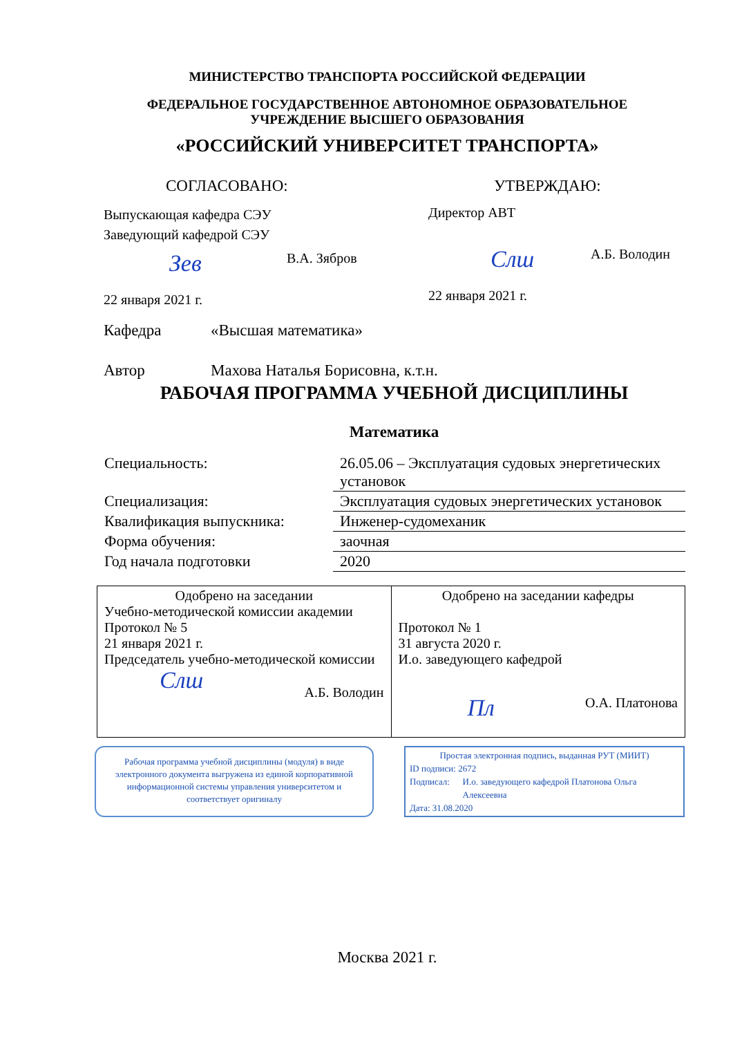МИНИСТЕРСТВО ТРАНСПОРТА РОССИЙСКОЙ ФЕДЕРАЦИИ
ФЕДЕРАЛЬНОЕ ГОСУДАРСТВЕННОЕ АВТОНОМНОЕ ОБРАЗОВАТЕЛЬНОЕ
УЧРЕЖДЕНИЕ ВЫСШЕГО ОБРАЗОВАНИЯ
«РОССИЙСКИЙ УНИВЕРСИТЕТ ТРАНСПОРТА»
СОГЛАСОВАНО:
Выпускающая кафедра СЭУ
Заведующий кафедрой СЭУ
Зев В.А. Зябров
22 января 2021 г.
УТВЕРЖДАЮ:
Директор АВТ
Слш А.Б. Володин
22 января 2021 г.
Кафедра «Высшая математика»
Автор Махова Наталья Борисовна, к.т.н.
РАБОЧАЯ ПРОГРАММА УЧЕБНОЙ ДИСЦИПЛИНЫ
Математика
| Специальность: | 26.05.06 – Эксплуатация судовых энергетических установок |
| Специализация: | Эксплуатация судовых энергетических установок |
| Квалификация выпускника: | Инженер-судомеханик |
| Форма обучения: | заочная |
| Год начала подготовки | 2020 |
| Одобрено на заседании Учебно-методической комиссии академии Протокол № 5 21 января 2021 г. Председатель учебно-методической комиссии Слш А.Б. Володин | Одобрено на заседании кафедры Протокол № 1 31 августа 2020 г. И.о. заведующего кафедрой Пл О.А. Платонова |
Рабочая программа учебной дисциплины (модуля) в виде электронного документа выгружена из единой корпоративной информационной системы управления университетом и соответствует оригиналу
Простая электронная подпись, выданная РУТ (МИИТ)
ID подписи: 2672
Подписал: И.о. заведующего кафедрой Платонова Ольга Алексеевна
Дата: 31.08.2020
Москва 2021 г.